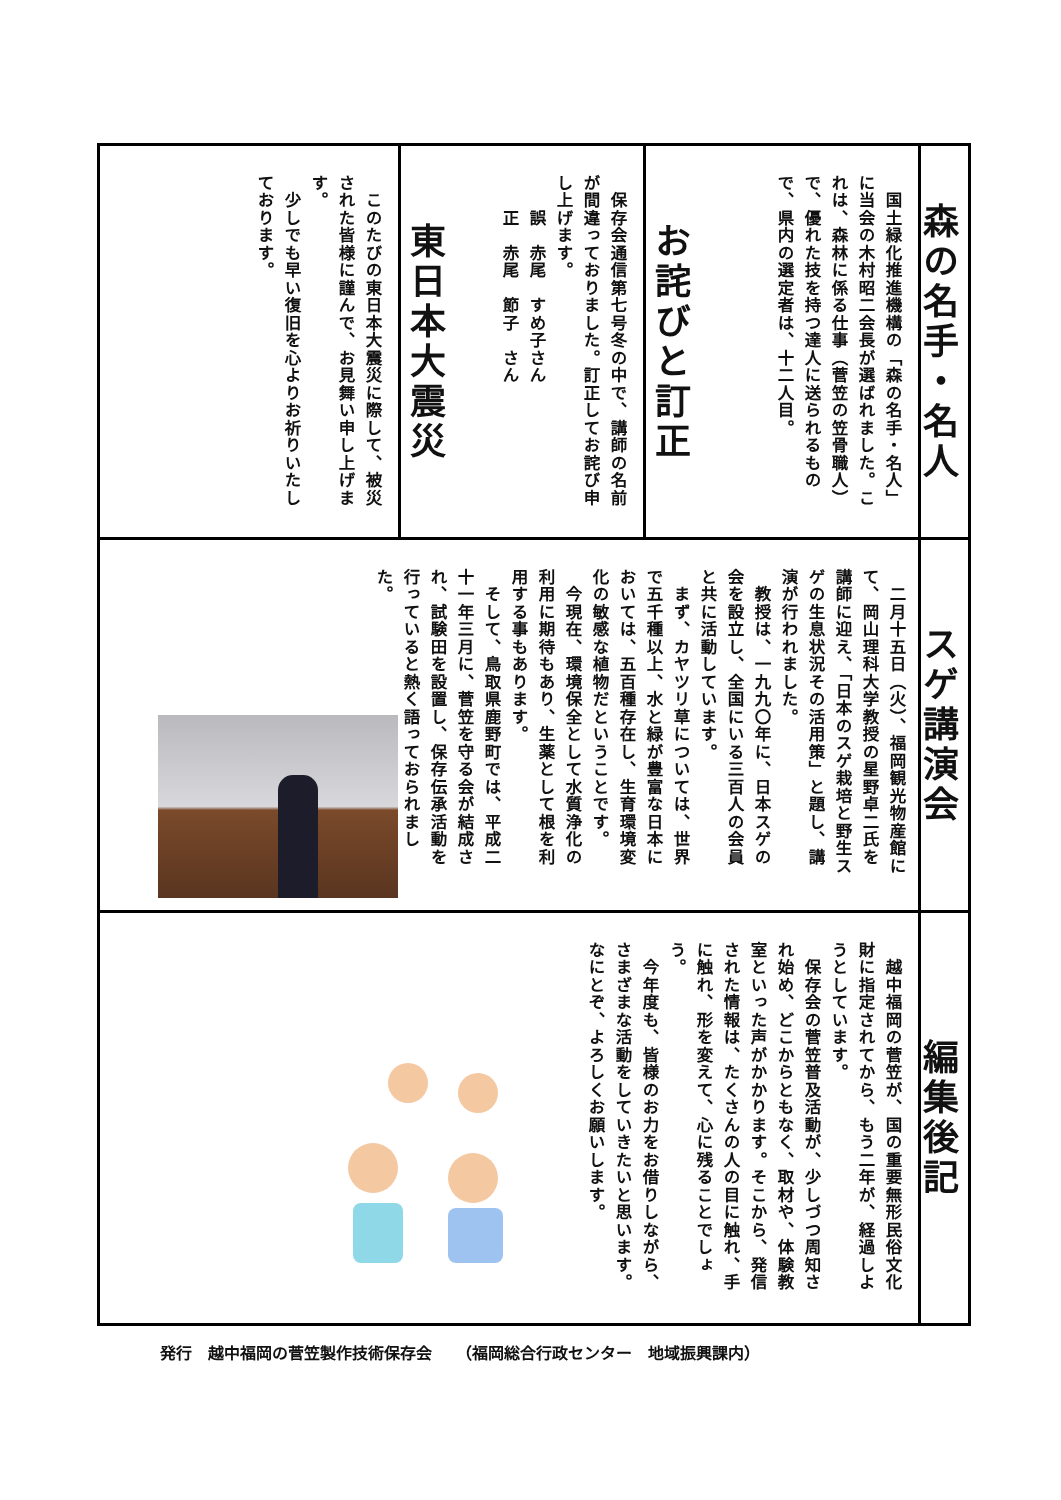森の名手・名人
　国土緑化推進機構の「森の名手・名人」に当会の木村昭二会長が選ばれました。これは、森林に係る仕事（菅笠の笠骨職人）で、優れた技を持つ達人に送られるもので、県内の選定者は、十二人目。
お詫びと訂正
　保存会通信第七号冬の中で、講師の名前が間違っておりました。訂正してお詫び申し上げます。
　　誤　赤尾　すめ子さん
　　正　赤尾　節子　さん
東日本大震災
　このたびの東日本大震災に際して、被災された皆様に謹んで、お見舞い申し上げます。
　少しでも早い復旧を心よりお祈りいたしております。
スゲ講演会
　二月十五日（火）、福岡観光物産館にて、岡山理科大学教授の星野卓二氏を講師に迎え、「日本のスゲ栽培と野生スゲの生息状況その活用策」と題し、講演が行われました。
　教授は、一九九〇年に、日本スゲの会を設立し、全国にいる三百人の会員と共に活動しています。
　まず、カヤツリ草については、世界で五千種以上、水と緑が豊富な日本においては、五百種存在し、生育環境変化の敏感な植物だということです。
　今現在、環境保全として水質浄化の利用に期待もあり、生薬として根を利用する事もあります。
　そして、鳥取県鹿野町では、平成二十一年三月に、菅笠を守る会が結成され、試験田を設置し、保存伝承活動を行っていると熱く語っておられました。
編集後記
　越中福岡の菅笠が、国の重要無形民俗文化財に指定されてから、もう二年が、経過しようとしています。
　保存会の菅笠普及活動が、少しづつ周知され始め、どこからともなく、取材や、体験教室といった声がかかります。そこから、発信された情報は、たくさんの人の目に触れ、手に触れ、形を変えて、心に残ることでしょう。
　今年度も、皆様のお力をお借りしながら、さまざまな活動をしていきたいと思います。なにとぞ、よろしくお願いします。
発行　越中福岡の菅笠製作技術保存会　　（福岡総合行政センター　地域振興課内）